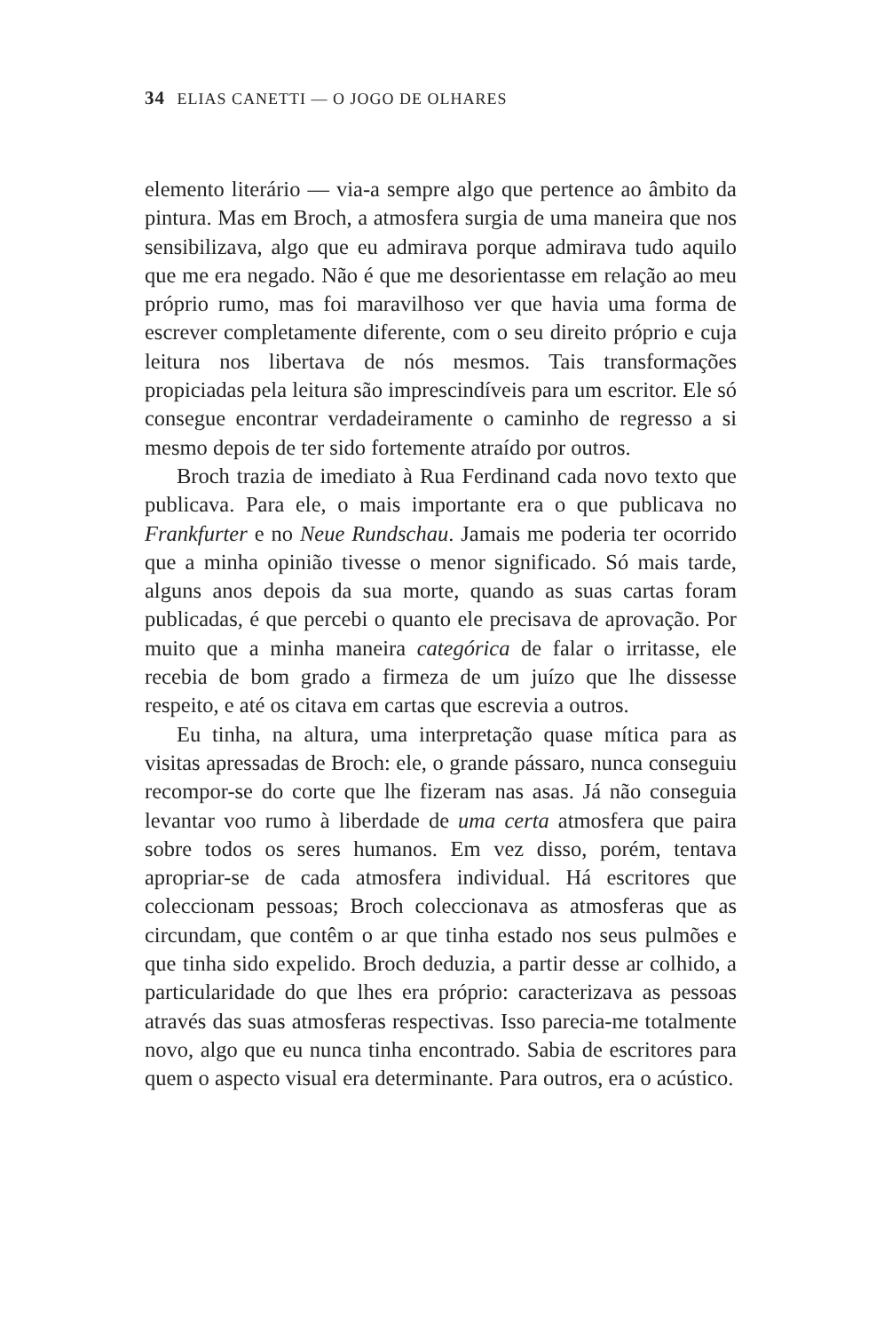34 ELIAS CANETTI — O JOGO DE OLHARES
elemento literário — via-a sempre algo que pertence ao âmbito da pintura. Mas em Broch, a atmosfera surgia de uma maneira que nos sensibilizava, algo que eu admirava porque admirava tudo aquilo que me era negado. Não é que me desorientasse em relação ao meu próprio rumo, mas foi maravilhoso ver que havia uma forma de escrever completamente diferente, com o seu direito próprio e cuja leitura nos libertava de nós mesmos. Tais transformações propiciadas pela leitura são imprescindíveis para um escritor. Ele só consegue encontrar verdadeiramente o caminho de regresso a si mesmo depois de ter sido fortemente atraído por outros.
Broch trazia de imediato à Rua Ferdinand cada novo texto que publicava. Para ele, o mais importante era o que publicava no Frankfurter e no Neue Rundschau. Jamais me poderia ter ocorrido que a minha opinião tivesse o menor significado. Só mais tarde, alguns anos depois da sua morte, quando as suas cartas foram publicadas, é que percebi o quanto ele precisava de aprovação. Por muito que a minha maneira categórica de falar o irritasse, ele recebia de bom grado a firmeza de um juízo que lhe dissesse respeito, e até os citava em cartas que escrevia a outros.
Eu tinha, na altura, uma interpretação quase mítica para as visitas apressadas de Broch: ele, o grande pássaro, nunca conseguiu recompor-se do corte que lhe fizeram nas asas. Já não conseguia levantar voo rumo à liberdade de uma certa atmosfera que paira sobre todos os seres humanos. Em vez disso, porém, tentava apropriar-se de cada atmosfera individual. Há escritores que coleccionam pessoas; Broch coleccionava as atmosferas que as circundam, que contêm o ar que tinha estado nos seus pulmões e que tinha sido expelido. Broch deduzia, a partir desse ar colhido, a particularidade do que lhes era próprio: caracterizava as pessoas através das suas atmosferas respectivas. Isso parecia-me totalmente novo, algo que eu nunca tinha encontrado. Sabia de escritores para quem o aspecto visual era determinante. Para outros, era o acústico.